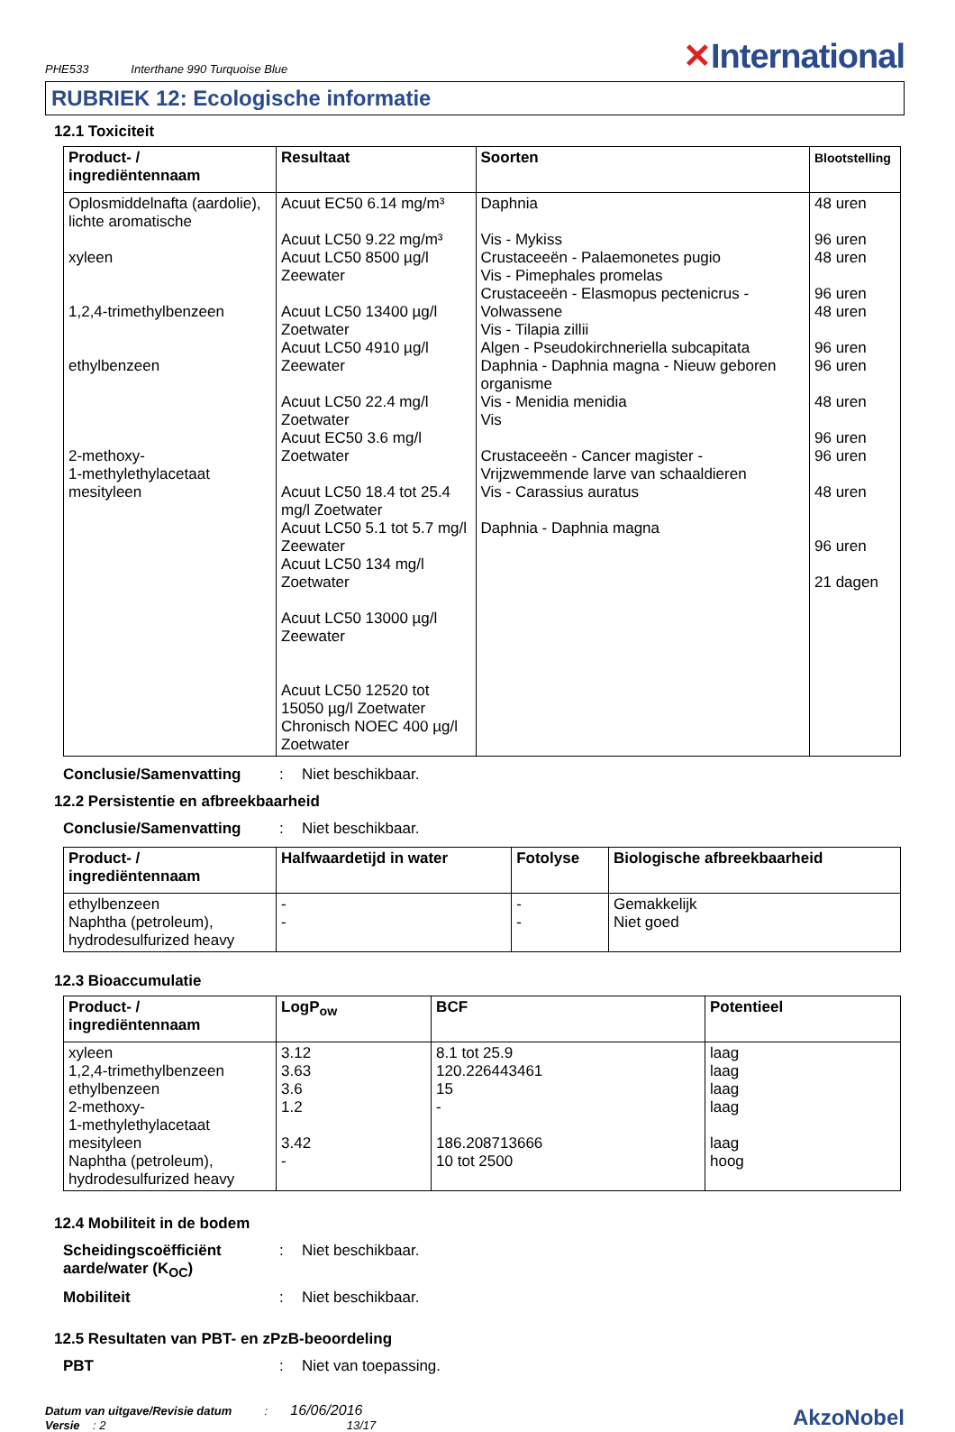PHE533 Interthane 990 Turquoise Blue
✕International
RUBRIEK 12: Ecologische informatie
12.1 Toxiciteit
| Product- / ingrediëntennaam | Resultaat | Soorten | Blootstelling |
| --- | --- | --- | --- |
| Oplosmiddelnafta (aardolie), lichte aromatische xyleen 1,2,4-trimethylbenzeen ethylbenzeen 2-methoxy- 1-methylethylacetaat mesityleen | Acuut EC50 6.14 mg/m³ Acuut LC50 9.22 mg/m³ Acuut LC50 8500 µg/l Zeewater Acuut LC50 13400 µg/l Zoetwater Acuut LC50 4910 µg/l Zeewater Acuut LC50 22.4 mg/l Zoetwater Acuut EC50 3.6 mg/l Zoetwater Acuut LC50 18.4 tot 25.4 mg/l Zoetwater Acuut LC50 5.1 tot 5.7 mg/l Zeewater Acuut LC50 134 mg/l Zoetwater Acuut LC50 13000 µg/l Zeewater Acuut LC50 12520 tot 15050 µg/l Zoetwater Chronisch NOEC 400 µg/l Zoetwater | Daphnia Vis - Mykiss Crustaceeën - Palaemonetes pugio Vis - Pimephales promelas Crustaceeën - Elasmopus pectenicrus - Volwassene Vis - Tilapia zillii Algen - Pseudokirchneriella subcapitata Daphnia - Daphnia magna - Nieuw geboren organisme Vis - Menidia menidia Vis Crustaceeën - Cancer magister - Vrijzwemmende larve van schaaldieren Vis - Carassius auratus Daphnia - Daphnia magna | 48 uren 96 uren 48 uren 96 uren 48 uren 96 uren 96 uren 48 uren 96 uren 96 uren 48 uren 96 uren 21 dagen |
Conclusie/Samenvatting: Niet beschikbaar.
12.2 Persistentie en afbreekbaarheid
Conclusie/Samenvatting: Niet beschikbaar.
| Product- / ingrediëntennaam | Halfwaardetijd in water | Fotolyse | Biologische afbreekbaarheid |
| --- | --- | --- | --- |
| ethylbenzeen Naphtha (petroleum), hydrodesulfurized heavy | - - | - - | Gemakkelijk Niet goed |
12.3 Bioaccumulatie
| Product- / ingrediëntennaam | LogP<sub>ow</sub> | BCF | Potentieel |
| --- | --- | --- | --- |
| xyleen 1,2,4-trimethylbenzeen ethylbenzeen 2-methoxy- 1-methylethylacetaat mesityleen Naphtha (petroleum), hydrodesulfurized heavy | 3.12 3.63 3.6 1.2 3.42 - | 8.1 tot 25.9 120.226443461 15 - 186.208713666 10 tot 2500 | laag laag laag laag laag hoog |
12.4 Mobiliteit in de bodem
Scheidingscoëfficiënt aarde/water (K<sub>OC</sub>): Niet beschikbaar.
Mobiliteit: Niet beschikbaar.
12.5 Resultaten van PBT- en zPzB-beoordeling
PBT: Niet van toepassing.
Datum van uitgave/Revisie datum : 16/06/2016
Versie : 2 13/17
AkzoNobel